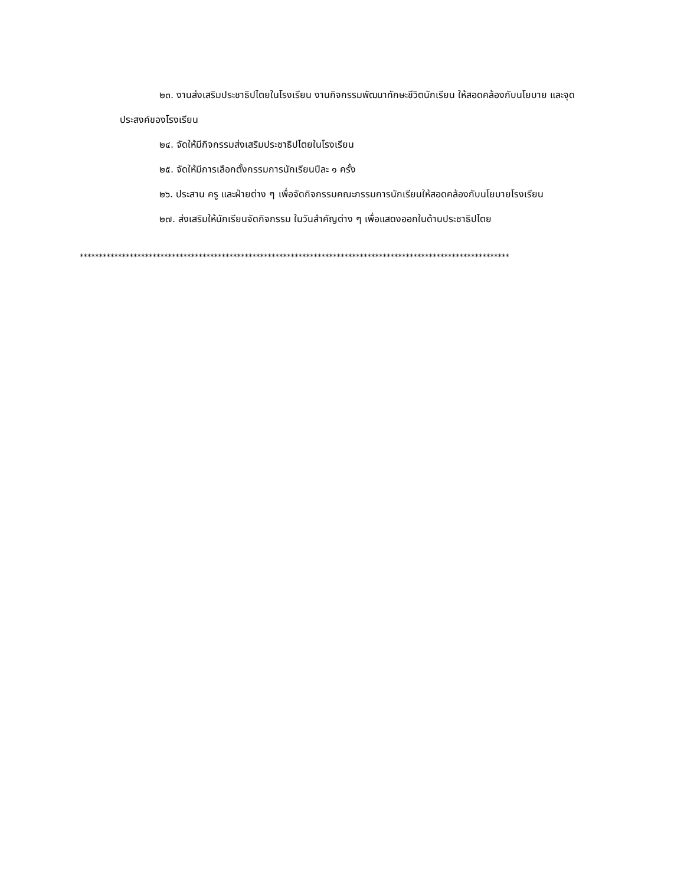๒๓. งานส่งเสริมประชาธิปไตยในโรงเรียน งานกิจกรรมพัฒนาทักษะชีวิตนักเรียน ให้สอดคล้องกับนโยบาย และจุดประสงค์ของโรงเรียน
๒๔. จัดให้มีกิจกรรมส่งเสริมประชาธิปไตยในโรงเรียน
๒๕. จัดให้มีการเลือกตั้งกรรมการนักเรียนปีละ ๑ ครั้ง
๒๖. ประสาน ครู และฝ่ายต่าง ๆ เพื่อจัดกิจกรรมคณะกรรมการนักเรียนให้สอดคล้องกับนโยบายโรงเรียน
๒๗. ส่งเสริมให้นักเรียนจัดกิจกรรม ในวันสำคัญต่าง ๆ เพื่อแสดงออกในด้านประชาธิปไตย
****************************************************************************************************************